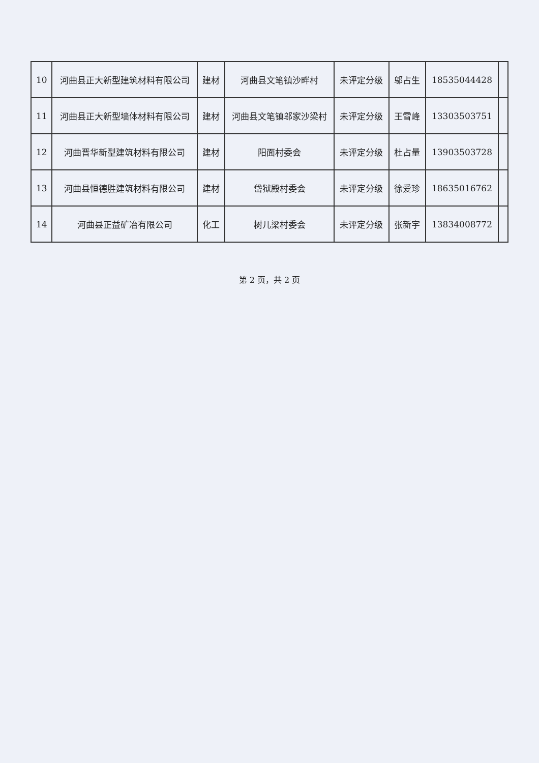| 10 | 河曲县正大新型建筑材料有限公司 | 建材 | 河曲县文笔镇沙畔村 | 未评定分级 | 邬占生 | 18535044428 | |
| 11 | 河曲县正大新型墙体材料有限公司 | 建材 | 河曲县文笔镇邬家沙梁村 | 未评定分级 | 王雪峰 | 13303503751 | |
| 12 | 河曲晋华新型建筑材料有限公司 | 建材 | 阳面村委会 | 未评定分级 | 杜占量 | 13903503728 | |
| 13 | 河曲县恒德胜建筑材料有限公司 | 建材 | 岱狱殿村委会 | 未评定分级 | 徐爱珍 | 18635016762 | |
| 14 | 河曲县正益矿冶有限公司 | 化工 | 树儿梁村委会 | 未评定分级 | 张新宇 | 13834008772 | |
第 2 页，共 2 页